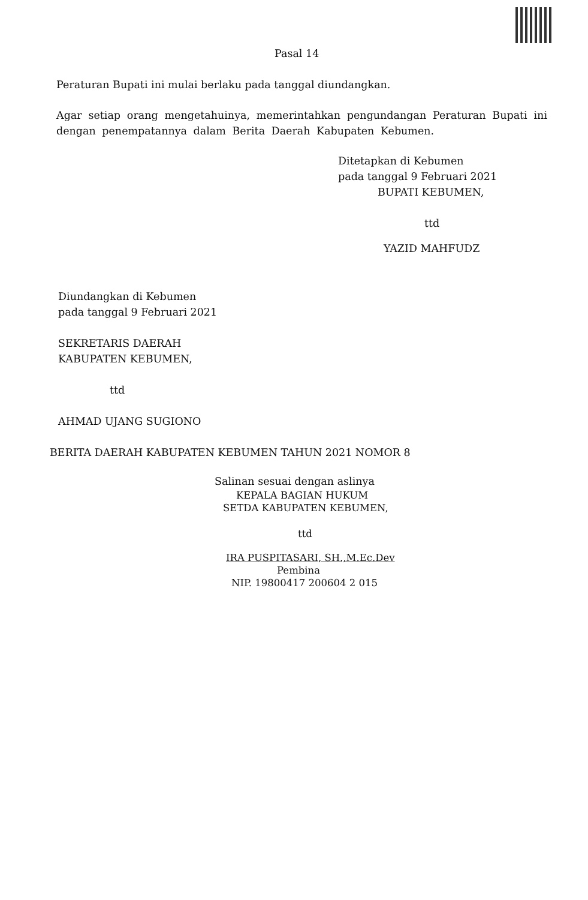Pasal 14
Peraturan Bupati ini mulai berlaku pada tanggal diundangkan.
Agar setiap orang mengetahuinya, memerintahkan pengundangan Peraturan Bupati ini dengan penempatannya dalam Berita Daerah Kabupaten Kebumen.
Ditetapkan di Kebumen
pada tanggal 9 Februari 2021
BUPATI KEBUMEN,
ttd
YAZID MAHFUDZ
Diundangkan di Kebumen
pada tanggal 9 Februari 2021
SEKRETARIS DAERAH
KABUPATEN KEBUMEN,
ttd
AHMAD UJANG SUGIONO
BERITA DAERAH KABUPATEN KEBUMEN TAHUN 2021 NOMOR 8
Salinan sesuai dengan aslinya
KEPALA BAGIAN HUKUM
SETDA KABUPATEN KEBUMEN,
ttd
IRA PUSPITASARI, SH.,M.Ec.Dev
Pembina
NIP. 19800417 200604 2 015